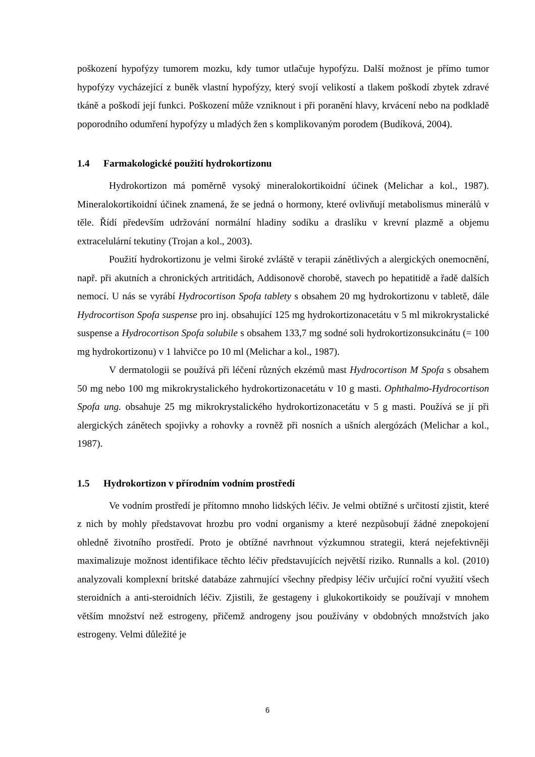poškození hypofýzy tumorem mozku, kdy tumor utlačuje hypofýzu. Další možnost je přímo tumor hypofýzy vycházející z buněk vlastní hypofýzy, který svojí velikostí a tlakem poškodí zbytek zdravé tkáně a poškodí její funkci. Poškození může vzniknout i při poranění hlavy, krvácení nebo na podkladě poporodního odumření hypofýzy u mladých žen s komplikovaným porodem (Budíková, 2004).
1.4 Farmakologické použití hydrokortizonu
Hydrokortizon má poměrně vysoký mineralokortikoidní účinek (Melichar a kol., 1987). Mineralokortikoidní účinek znamená, že se jedná o hormony, které ovlivňují metabolismus minerálů v těle. Řídí především udržování normální hladiny sodíku a draslíku v krevní plazmě a objemu extracelulární tekutiny (Trojan a kol., 2003).
Použití hydrokortizonu je velmi široké zvláště v terapii zánětlivých a alergických onemocnění, např. při akutních a chronických artritidách, Addisonově chorobě, stavech po hepatitidě a řadě dalších nemocí. U nás se vyrábí Hydrocortison Spofa tablety s obsahem 20 mg hydrokortizonu v tabletě, dále Hydrocortison Spofa suspense pro inj. obsahující 125 mg hydrokortizonacetátu v 5 ml mikrokrystalické suspense a Hydrocortison Spofa solubile s obsahem 133,7 mg sodné soli hydrokortizonsukcinátu (= 100 mg hydrokortizonu) v 1 lahvičce po 10 ml (Melichar a kol., 1987).
V dermatologii se používá při léčení různých ekzémů mast Hydrocortison M Spofa s obsahem 50 mg nebo 100 mg mikrokrystalického hydrokortizonacetátu v 10 g masti. Ophthalmo-Hydrocortison Spofa ung. obsahuje 25 mg mikrokrystalického hydrokortizonacetátu v 5 g masti. Používá se jí při alergických zánětech spojivky a rohovky a rovněž při nosních a ušních alergózách (Melichar a kol., 1987).
1.5 Hydrokortizon v přírodním vodním prostředí
Ve vodním prostředí je přítomno mnoho lidských léčiv. Je velmi obtížné s určitostí zjistit, které z nich by mohly představovat hrozbu pro vodní organismy a které nezpůsobují žádné znepokojení ohledně životního prostředí. Proto je obtížné navrhnout výzkumnou strategii, která nejefektivněji maximalizuje možnost identifikace těchto léčiv představujících největší riziko. Runnalls a kol. (2010) analyzovali komplexní britské databáze zahrnující všechny předpisy léčiv určující roční využití všech steroidních a anti-steroidních léčiv. Zjistili, že gestageny i glukokortikoidy se používají v mnohem větším množství než estrogeny, přičemž androgeny jsou používány v obdobných množstvích jako estrogeny. Velmi důležité je
6